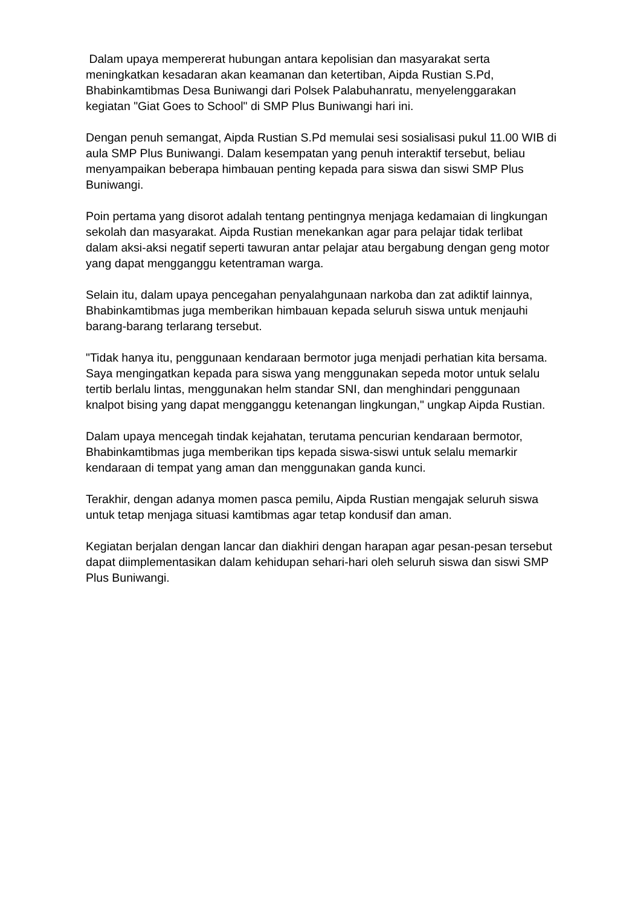Dalam upaya mempererat hubungan antara kepolisian dan masyarakat serta meningkatkan kesadaran akan keamanan dan ketertiban, Aipda Rustian S.Pd, Bhabinkamtibmas Desa Buniwangi dari Polsek Palabuhanratu, menyelenggarakan kegiatan "Giat Goes to School" di SMP Plus Buniwangi hari ini.
Dengan penuh semangat, Aipda Rustian S.Pd memulai sesi sosialisasi pukul 11.00 WIB di aula SMP Plus Buniwangi. Dalam kesempatan yang penuh interaktif tersebut, beliau menyampaikan beberapa himbauan penting kepada para siswa dan siswi SMP Plus Buniwangi.
Poin pertama yang disorot adalah tentang pentingnya menjaga kedamaian di lingkungan sekolah dan masyarakat. Aipda Rustian menekankan agar para pelajar tidak terlibat dalam aksi-aksi negatif seperti tawuran antar pelajar atau bergabung dengan geng motor yang dapat mengganggu ketentraman warga.
Selain itu, dalam upaya pencegahan penyalahgunaan narkoba dan zat adiktif lainnya, Bhabinkamtibmas juga memberikan himbauan kepada seluruh siswa untuk menjauhi barang-barang terlarang tersebut.
"Tidak hanya itu, penggunaan kendaraan bermotor juga menjadi perhatian kita bersama. Saya mengingatkan kepada para siswa yang menggunakan sepeda motor untuk selalu tertib berlalu lintas, menggunakan helm standar SNI, dan menghindari penggunaan knalpot bising yang dapat mengganggu ketenangan lingkungan," ungkap Aipda Rustian.
Dalam upaya mencegah tindak kejahatan, terutama pencurian kendaraan bermotor, Bhabinkamtibmas juga memberikan tips kepada siswa-siswi untuk selalu memarkir kendaraan di tempat yang aman dan menggunakan ganda kunci.
Terakhir, dengan adanya momen pasca pemilu, Aipda Rustian mengajak seluruh siswa untuk tetap menjaga situasi kamtibmas agar tetap kondusif dan aman.
Kegiatan berjalan dengan lancar dan diakhiri dengan harapan agar pesan-pesan tersebut dapat diimplementasikan dalam kehidupan sehari-hari oleh seluruh siswa dan siswi SMP Plus Buniwangi.